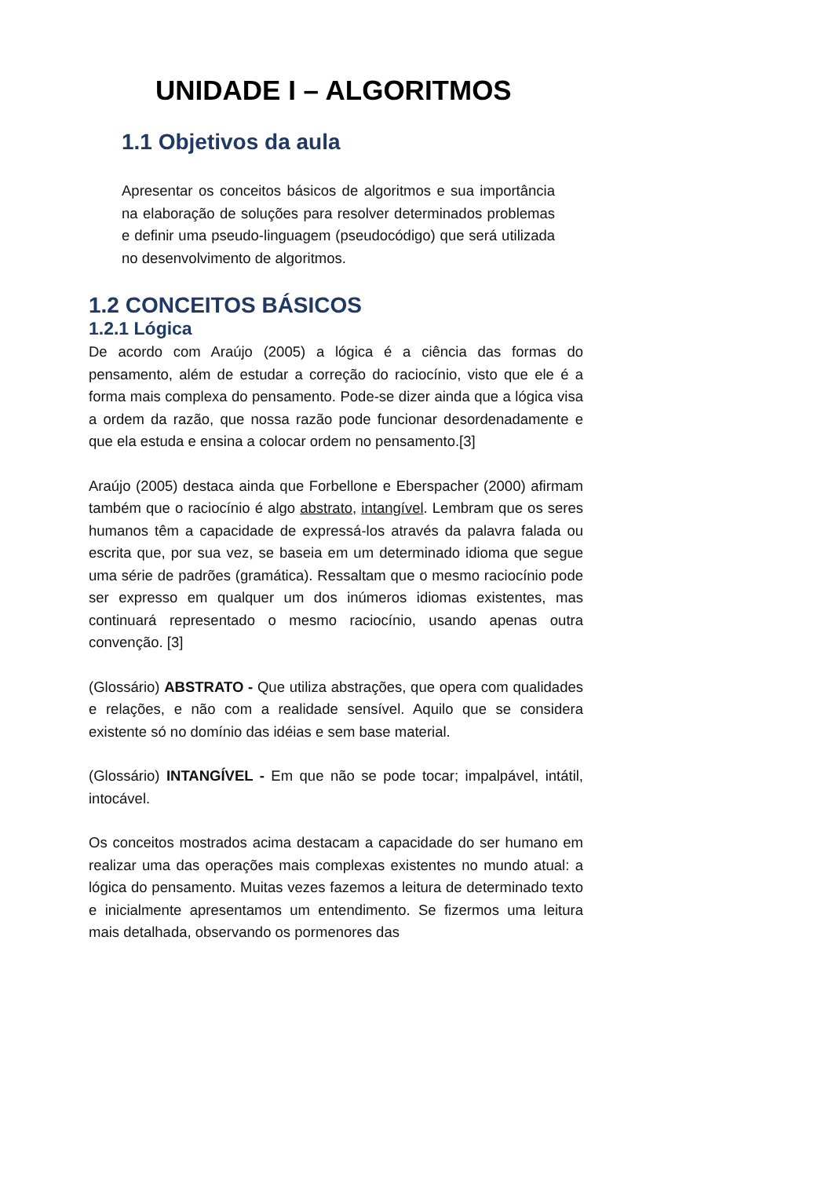UNIDADE I – ALGORITMOS
1.1 Objetivos da aula
Apresentar os conceitos básicos de algoritmos e sua importância na elaboração de soluções para resolver determinados problemas e definir uma pseudo-linguagem (pseudocódigo) que será utilizada no desenvolvimento de algoritmos.
1.2 CONCEITOS BÁSICOS
1.2.1 Lógica
De acordo com Araújo (2005) a lógica é a ciência das formas do pensamento, além de estudar a correção do raciocínio, visto que ele é a forma mais complexa do pensamento. Pode-se dizer ainda que a lógica visa a ordem da razão, que nossa razão pode funcionar desordenadamente e que ela estuda e ensina a colocar ordem no pensamento.[3]
Araújo (2005) destaca ainda que Forbellone e Eberspacher (2000) afirmam também que o raciocínio é algo abstrato, intangível. Lembram que os seres humanos têm a capacidade de expressá-los através da palavra falada ou escrita que, por sua vez, se baseia em um determinado idioma que segue uma série de padrões (gramática). Ressaltam que o mesmo raciocínio pode ser expresso em qualquer um dos inúmeros idiomas existentes, mas continuará representado o mesmo raciocínio, usando apenas outra convenção. [3]
(Glossário) ABSTRATO - Que utiliza abstrações, que opera com qualidades e relações, e não com a realidade sensível. Aquilo que se considera existente só no domínio das idéias e sem base material.
(Glossário) INTANGÍVEL - Em que não se pode tocar; impalpável, intátil, intocável.
Os conceitos mostrados acima destacam a capacidade do ser humano em realizar uma das operações mais complexas existentes no mundo atual: a lógica do pensamento. Muitas vezes fazemos a leitura de determinado texto e inicialmente apresentamos um entendimento. Se fizermos uma leitura mais detalhada, observando os pormenores das